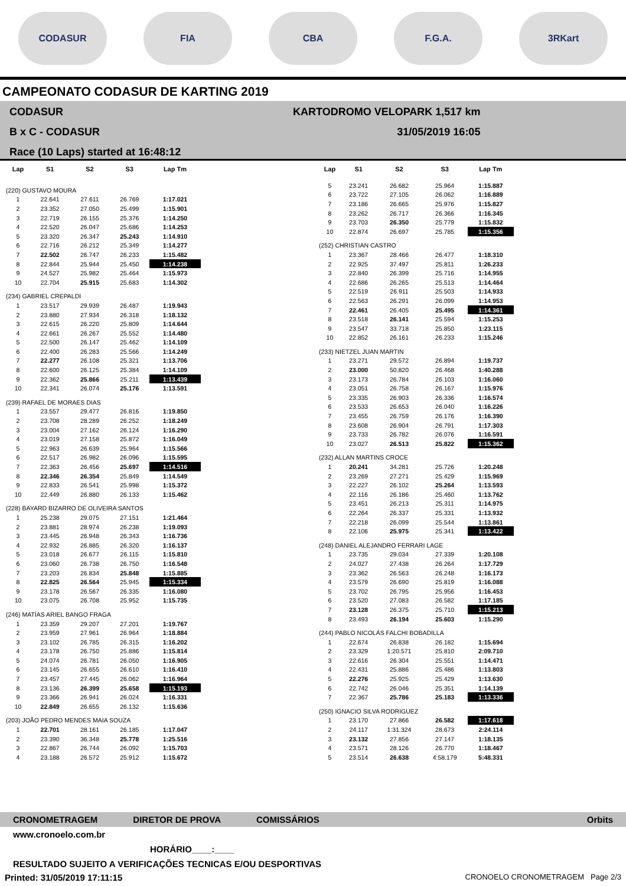CODASUR FIA CBA F.G.A. 3RKart
CAMPEONATO CODASUR DE KARTING 2019
CODASUR
B x C - CODASUR
Race (10 Laps) started at 16:48:12
KARTODROMO VELOPARK 1,517 km
31/05/2019 16:05
| Lap | S1 | S2 | S3 | Lap Tm |
| --- | --- | --- | --- | --- |
| (220) GUSTAVO MOURA | | | | |
| 1 | 22.641 | 27.611 | 26.769 | 1:17.021 |
| 2 | 23.352 | 27.050 | 25.499 | 1:15.901 |
| 3 | 22.719 | 26.155 | 25.376 | 1:14.250 |
| 4 | 22.520 | 26.047 | 25.686 | 1:14.253 |
| 5 | 23.320 | 26.347 | 25.243 | 1:14.910 |
| 6 | 22.716 | 26.212 | 25.349 | 1:14.277 |
| 7 | 22.502 | 26.747 | 26.233 | 1:15.482 |
| 8 | 22.844 | 25.944 | 25.450 | 1:14.238 |
| 9 | 24.527 | 25.982 | 25.464 | 1:15.973 |
| 10 | 22.704 | 25.915 | 25.683 | 1:14.302 |
| (234) GABRIEL CREPALDI | | | | |
| 1 | 23.517 | 29.939 | 26.487 | 1:19.943 |
| 2 | 23.880 | 27.934 | 26.318 | 1:18.132 |
| 3 | 22.615 | 26.220 | 25.809 | 1:14.644 |
| 4 | 22.661 | 26.267 | 25.552 | 1:14.480 |
| 5 | 22.500 | 26.147 | 25.462 | 1:14.109 |
| 6 | 22.400 | 26.283 | 25.566 | 1:14.249 |
| 7 | 22.277 | 26.108 | 25.321 | 1:13.706 |
| 8 | 22.600 | 26.125 | 25.384 | 1:14.109 |
| 9 | 22.362 | 25.866 | 25.211 | 1:13.439 |
| 10 | 22.341 | 26.074 | 25.176 | 1:13.591 |
| (239) RAFAEL DE MORAES DIAS | | | | |
| 1 | 23.557 | 29.477 | 26.816 | 1:19.850 |
| 2 | 23.708 | 28.289 | 26.252 | 1:18.249 |
| 3 | 23.004 | 27.162 | 26.124 | 1:16.290 |
| 4 | 23.019 | 27.158 | 25.872 | 1:16.049 |
| 5 | 22.963 | 26.639 | 25.964 | 1:15.566 |
| 6 | 22.517 | 26.982 | 26.096 | 1:15.595 |
| 7 | 22.363 | 26.456 | 25.697 | 1:14.516 |
| 8 | 22.346 | 26.354 | 25.849 | 1:14.549 |
| 9 | 22.833 | 26.541 | 25.998 | 1:15.372 |
| 10 | 22.449 | 26.880 | 26.133 | 1:15.462 |
| (228) BAYARD BIZARRO DE OLIVEIRA SANTOS | | | | |
| 1 | 25.238 | 29.075 | 27.151 | 1:21.464 |
| 2 | 23.881 | 28.974 | 26.238 | 1:19.093 |
| 3 | 23.445 | 26.948 | 26.343 | 1:16.736 |
| 4 | 22.932 | 26.885 | 26.320 | 1:16.137 |
| 5 | 23.018 | 26.677 | 26.115 | 1:15.810 |
| 6 | 23.060 | 26.738 | 26.750 | 1:16.548 |
| 7 | 23.203 | 26.834 | 25.848 | 1:15.885 |
| 8 | 22.825 | 26.564 | 25.945 | 1:15.334 |
| 9 | 23.178 | 26.567 | 26.335 | 1:16.080 |
| 10 | 23.075 | 26.708 | 25.952 | 1:15.735 |
| (246) MATÍAS ARIEL BANGO FRAGA | | | | |
| 1 | 23.359 | 29.207 | 27.201 | 1:19.767 |
| 2 | 23.959 | 27.961 | 26.964 | 1:18.884 |
| 3 | 23.102 | 26.785 | 26.315 | 1:16.202 |
| 4 | 23.178 | 26.750 | 25.886 | 1:15.814 |
| 5 | 24.074 | 26.781 | 26.050 | 1:16.905 |
| 6 | 23.145 | 26.655 | 26.610 | 1:16.410 |
| 7 | 23.457 | 27.445 | 26.062 | 1:16.964 |
| 8 | 23.136 | 26.399 | 25.658 | 1:15.193 |
| 9 | 23.366 | 26.941 | 26.024 | 1:16.331 |
| 10 | 22.849 | 26.655 | 26.132 | 1:15.636 |
| (203) JOÃO PEDRO MENDES MAIA SOUZA | | | | |
| 1 | 22.701 | 28.161 | 26.185 | 1:17.047 |
| 2 | 23.390 | 36.348 | 25.778 | 1:25.516 |
| 3 | 22.867 | 26.744 | 26.092 | 1:15.703 |
| 4 | 23.188 | 26.572 | 25.912 | 1:15.672 |
| Lap | S1 | S2 | S3 | Lap Tm |
| --- | --- | --- | --- | --- |
| 5 | 23.241 | 26.682 | 25.964 | 1:15.887 |
| 6 | 23.722 | 27.105 | 26.062 | 1:16.889 |
| 7 | 23.186 | 26.665 | 25.976 | 1:15.827 |
| 8 | 23.262 | 26.717 | 26.366 | 1:16.345 |
| 9 | 23.703 | 26.350 | 25.779 | 1:15.832 |
| 10 | 22.874 | 26.697 | 25.785 | 1:15.356 |
| (252) CHRISTIAN CASTRO | | | | |
| 1 | 23.367 | 28.466 | 26.477 | 1:18.310 |
| 2 | 22.925 | 37.497 | 25.811 | 1:26.233 |
| 3 | 22.840 | 26.399 | 25.716 | 1:14.955 |
| 4 | 22.686 | 26.265 | 25.513 | 1:14.464 |
| 5 | 22.519 | 26.911 | 25.503 | 1:14.933 |
| 6 | 22.563 | 26.291 | 26.099 | 1:14.953 |
| 7 | 22.461 | 26.405 | 25.495 | 1:14.361 |
| 8 | 23.518 | 26.141 | 25.594 | 1:15.253 |
| 9 | 23.547 | 33.718 | 25.850 | 1:23.115 |
| 10 | 22.852 | 26.161 | 26.233 | 1:15.246 |
| (233) NIETZEL JUAN MARTIN | | | | |
| 1 | 23.271 | 29.572 | 26.894 | 1:19.737 |
| 2 | 23.000 | 50.820 | 26.468 | 1:40.288 |
| 3 | 23.173 | 26.784 | 26.103 | 1:16.060 |
| 4 | 23.051 | 26.758 | 26.167 | 1:15.976 |
| 5 | 23.335 | 26.903 | 26.336 | 1:16.574 |
| 6 | 23.533 | 26.653 | 26.040 | 1:16.226 |
| 7 | 23.455 | 26.759 | 26.176 | 1:16.390 |
| 8 | 23.608 | 26.904 | 26.791 | 1:17.303 |
| 9 | 23.733 | 26.782 | 26.076 | 1:16.591 |
| 10 | 23.027 | 26.513 | 25.822 | 1:15.362 |
| (232) ALLAN MARTINS CROCE | | | | |
| 1 | 20.241 | 34.281 | 25.726 | 1:20.248 |
| 2 | 23.269 | 27.271 | 25.429 | 1:15.969 |
| 3 | 22.227 | 26.102 | 25.264 | 1:13.593 |
| 4 | 22.116 | 26.186 | 25.460 | 1:13.762 |
| 5 | 23.451 | 26.213 | 25.311 | 1:14.975 |
| 6 | 22.264 | 26.337 | 25.331 | 1:13.932 |
| 7 | 22.218 | 26.099 | 25.544 | 1:13.861 |
| 8 | 22.106 | 25.975 | 25.341 | 1:13.422 |
| (248) DANIEL ALEJANDRO FERRARI LAGE | | | | |
| 1 | 23.735 | 29.034 | 27.339 | 1:20.108 |
| 2 | 24.027 | 27.438 | 26.264 | 1:17.729 |
| 3 | 23.362 | 26.563 | 26.248 | 1:16.173 |
| 4 | 23.579 | 26.690 | 25.819 | 1:16.088 |
| 5 | 23.702 | 26.795 | 25.956 | 1:16.453 |
| 6 | 23.520 | 27.083 | 26.582 | 1:17.185 |
| 7 | 23.128 | 26.375 | 25.710 | 1:15.213 |
| 8 | 23.493 | 26.194 | 25.603 | 1:15.290 |
| (244) PABLO NICOLÁS FALCHI BOBADILLA | | | | |
| 1 | 22.674 | 26.838 | 26.182 | 1:15.694 |
| 2 | 23.329 | 1:20.571 | 25.810 | 2:09.710 |
| 3 | 22.616 | 26.304 | 25.551 | 1:14.471 |
| 4 | 22.431 | 25.886 | 25.486 | 1:13.803 |
| 5 | 22.276 | 25.925 | 25.429 | 1:13.630 |
| 6 | 22.742 | 26.046 | 25.351 | 1:14.139 |
| 7 | 22.367 | 25.786 | 25.183 | 1:13.336 |
| (250) IGNACIO SILVA RODRIGUEZ | | | | |
| 1 | 23.170 | 27.866 | 26.582 | 1:17.618 |
| 2 | 24.117 | 1:31.324 | 28.673 | 2:24.114 |
| 3 | 23.132 | 27.856 | 27.147 | 1:18.135 |
| 4 | 23.571 | 28.126 | 26.770 | 1:18.467 |
| 5 | 23.514 | 26.638 | 4:58.179 | 5:48.331 |
CRONOMETRAGEM DIRETOR DE PROVA COMISSÁRIOS Orbits
www.cronoelo.com.br
HORÁRIO____:____
RESULTADO SUJEITO A VERIFICAÇÕES TECNICAS E/OU DESPORTIVAS
Printed: 31/05/2019 17:11:15 CRONOELO CRONOMETRAGEM Page 2/3